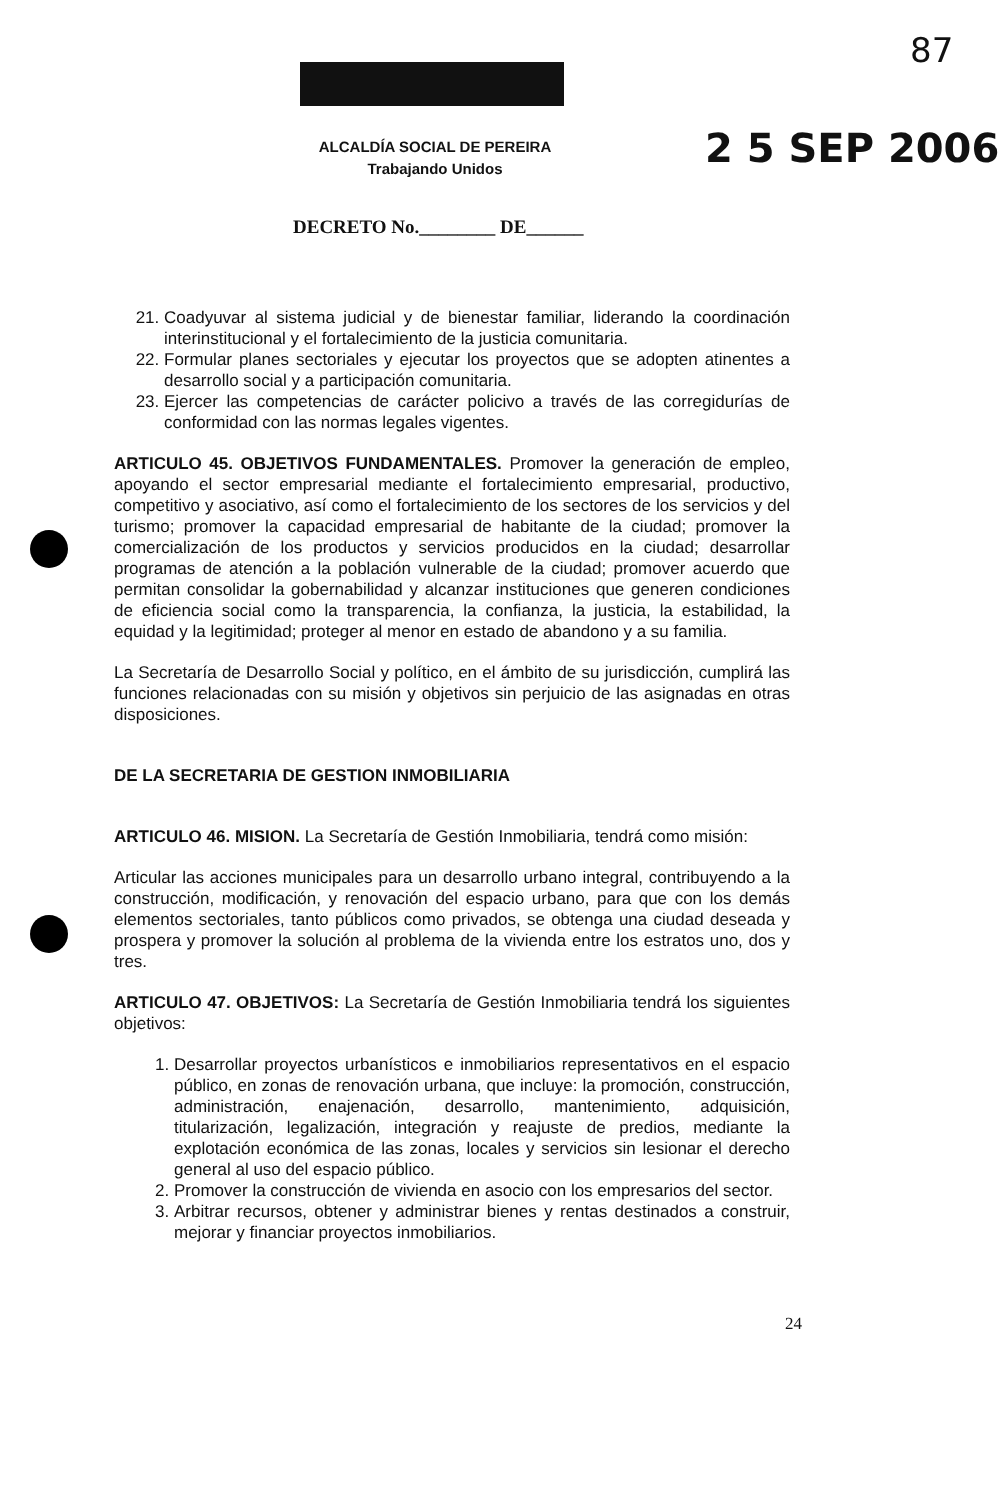87
ALCALDÍA SOCIAL DE PEREIRA
Trabajando Unidos
2 5 SEP 2006
DECRETO No.________ DE______
21. Coadyuvar al sistema judicial y de bienestar familiar, liderando la coordinación interinstitucional y el fortalecimiento de la justicia comunitaria.
22. Formular planes sectoriales y ejecutar los proyectos que se adopten atinentes a desarrollo social y a participación comunitaria.
23. Ejercer las competencias de carácter policivo a través de las corregidurías de conformidad con las normas legales vigentes.
ARTICULO 45. OBJETIVOS FUNDAMENTALES. Promover la generación de empleo, apoyando el sector empresarial mediante el fortalecimiento empresarial, productivo, competitivo y asociativo, así como el fortalecimiento de los sectores de los servicios y del turismo; promover la capacidad empresarial de habitante de la ciudad; promover la comercialización de los productos y servicios producidos en la ciudad; desarrollar programas de atención a la población vulnerable de la ciudad; promover acuerdo que permitan consolidar la gobernabilidad y alcanzar instituciones que generen condiciones de eficiencia social como la transparencia, la confianza, la justicia, la estabilidad, la equidad y la legitimidad; proteger al menor en estado de abandono y a su familia.
La Secretaría de Desarrollo Social y político, en el ámbito de su jurisdicción, cumplirá las funciones relacionadas con su misión y objetivos sin perjuicio de las asignadas en otras disposiciones.
DE LA SECRETARIA DE GESTION INMOBILIARIA
ARTICULO 46. MISION. La Secretaría de Gestión Inmobiliaria, tendrá como misión:
Articular las acciones municipales para un desarrollo urbano integral, contribuyendo a la construcción, modificación, y renovación del espacio urbano, para que con los demás elementos sectoriales, tanto públicos como privados, se obtenga una ciudad deseada y prospera y promover la solución al problema de la vivienda entre los estratos uno, dos y tres.
ARTICULO 47. OBJETIVOS: La Secretaría de Gestión Inmobiliaria tendrá los siguientes objetivos:
1. Desarrollar proyectos urbanísticos e inmobiliarios representativos en el espacio público, en zonas de renovación urbana, que incluye: la promoción, construcción, administración, enajenación, desarrollo, mantenimiento, adquisición, titularización, legalización, integración y reajuste de predios, mediante la explotación económica de las zonas, locales y servicios sin lesionar el derecho general al uso del espacio público.
2. Promover la construcción de vivienda en asocio con los empresarios del sector.
3. Arbitrar recursos, obtener y administrar bienes y rentas destinados a construir, mejorar y financiar proyectos inmobiliarios.
24